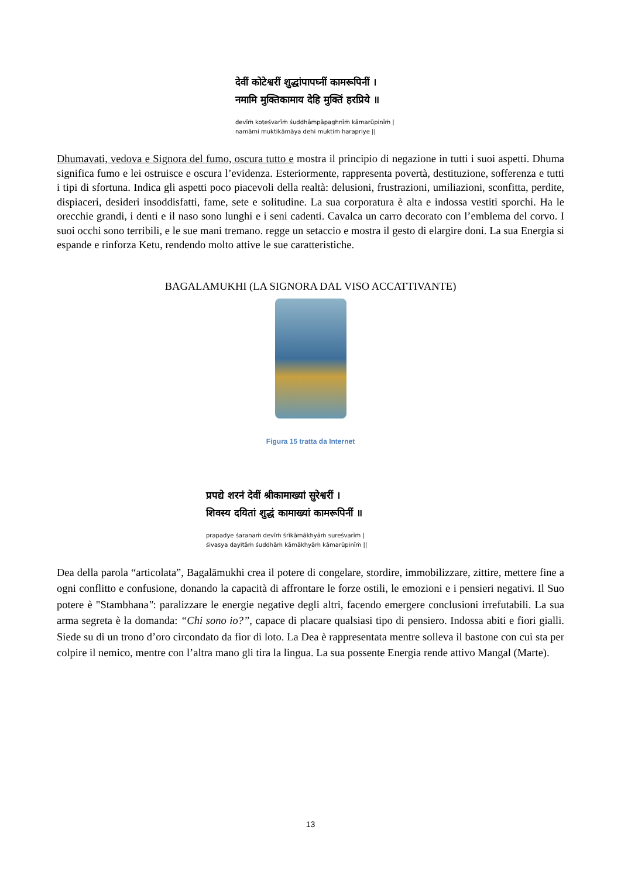देवीं कोटेश्वरीं शुद्धांपापघ्नीं कामरूपिनीं ।
नमामि मुक्तिकामाय देहि मुक्तिं हरप्रिये ॥
devīṁ koṭeśvarīṁ śuddhāṁpāpaghnīṁ kāmarūpinīṁ |
namāmi muktikāmāya dehi muktiṁ harapriye ||
Dhumavati, vedova e Signora del fumo, oscura tutto e mostra il principio di negazione in tutti i suoi aspetti. Dhuma significa fumo e lei ostruisce e oscura l’evidenza. Esteriormente, rappresenta povertà, destituzione, sofferenza e tutti i tipi di sfortuna. Indica gli aspetti poco piacevoli della realtà: delusioni, frustrazioni, umiliazioni, sconfitta, perdite, dispiaceri, desideri insoddisfatti, fame, sete e solitudine. La sua corporatura è alta e indossa vestiti sporchi. Ha le orecchie grandi, i denti e il naso sono lunghi e i seni cadenti. Cavalca un carro decorato con l’emblema del corvo. I suoi occhi sono terribili, e le sue mani tremano. regge un setaccio e mostra il gesto di elargire doni. La sua Energia si espande e rinforza Ketu, rendendo molto attive le sue caratteristiche.
BAGALAMUKHI (LA SIGNORA DAL VISO ACCATTIVANTE)
Figura 15 tratta da Internet
प्रपद्ये शरनं देवीं श्रीकामाख्यां सुरेश्वरीं ।
शिवस्य दयितां शुद्धं कामाख्यां कामरूपिनीं ॥
prapadye śaranaṁ devīṁ śrīkāmākhyāṁ sureśvarīṁ |
śivasya dayitāṁ śuddhāṁ kāmākhyāṁ kāmarūpinīṁ ||
Dea della parola “articolata”, Bagalāmukhi crea il potere di congelare, stordire, immobilizzare, zittire, mettere fine a ogni conflitto e confusione, donando la capacità di affrontare le forze ostili, le emozioni e i pensieri negativi. Il Suo potere è "Stambhana": paralizzare le energie negative degli altri, facendo emergere conclusioni irrefutabili. La sua arma segreta è la domanda: “Chi sono io?”, capace di placare qualsiasi tipo di pensiero. Indossa abiti e fiori gialli. Siede su di un trono d’oro circondato da fior di loto. La Dea è rappresentata mentre solleva il bastone con cui sta per colpire il nemico, mentre con l’altra mano gli tira la lingua. La sua possente Energia rende attivo Mangal (Marte).
13